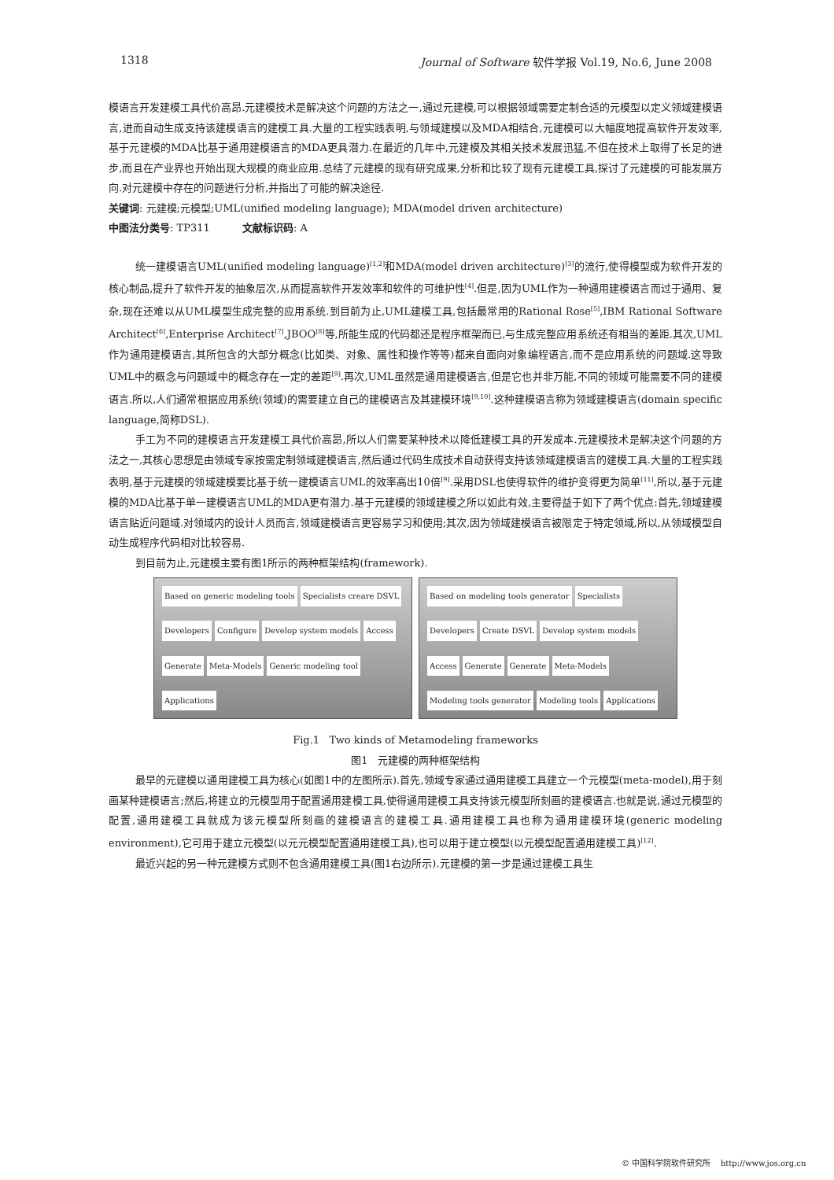1318 Journal of Software 软件学报 Vol.19, No.6, June 2008
模语言开发建模工具代价高昂.元建模技术是解决这个问题的方法之一,通过元建模,可以根据领域需要定制合适的元模型以定义领域建模语言,进而自动生成支持该建模语言的建模工具.大量的工程实践表明,与领域建模以及MDA相结合,元建模可以大幅度地提高软件开发效率,基于元建模的MDA比基于通用建模语言的MDA更具潜力.在最近的几年中,元建模及其相关技术发展迅猛,不但在技术上取得了长足的进步,而且在产业界也开始出现大规模的商业应用.总结了元建模的现有研究成果,分析和比较了现有元建模工具,探讨了元建模的可能发展方向.对元建模中存在的问题进行分析,并指出了可能的解决途径.
关键词: 元建模;元模型;UML(unified modeling language); MDA(model driven architecture)
中图法分类号: TP311 文献标识码: A
统一建模语言UML(unified modeling language)<sup>[1,2]</sup>和MDA(model driven architecture)<sup>[3]</sup>的流行,使得模型成为软件开发的核心制品,提升了软件开发的抽象层次,从而提高软件开发效率和软件的可维护性<sup>[4]</sup>.但是,因为UML作为一种通用建模语言而过于通用、复杂,现在还难以从UML模型生成完整的应用系统.到目前为止,UML建模工具,包括最常用的Rational Rose<sup>[5]</sup>,IBM Rational Software Architect<sup>[6]</sup>,Enterprise Architect<sup>[7]</sup>,JBOO<sup>[8]</sup>等,所能生成的代码都还是程序框架而已,与生成完整应用系统还有相当的差距.其次,UML作为通用建模语言,其所包含的大部分概念(比如类、对象、属性和操作等等)都来自面向对象编程语言,而不是应用系统的问题域.这导致UML中的概念与问题域中的概念存在一定的差距<sup>[9]</sup>.再次,UML虽然是通用建模语言,但是它也并非万能,不同的领域可能需要不同的建模语言.所以,人们通常根据应用系统(领域)的需要建立自己的建模语言及其建模环境<sup>[9,10]</sup>.这种建模语言称为领域建模语言(domain specific language,简称DSL).
手工为不同的建模语言开发建模工具代价高昂,所以人们需要某种技术以降低建模工具的开发成本.元建模技术是解决这个问题的方法之一,其核心思想是由领域专家按需定制领域建模语言,然后通过代码生成技术自动获得支持该领域建模语言的建模工具.大量的工程实践表明,基于元建模的领域建模要比基于统一建模语言UML的效率高出10倍<sup>[9]</sup>.采用DSL也使得软件的维护变得更为简单<sup>[11]</sup>,所以,基于元建模的MDA比基于单一建模语言UML的MDA更有潜力.基于元建模的领域建模之所以如此有效,主要得益于如下了两个优点:首先,领域建模语言贴近问题域.对领域内的设计人员而言,领域建模语言更容易学习和使用;其次,因为领域建模语言被限定于特定领域,所以,从领域模型自动生成程序代码相对比较容易.
到目前为止,元建模主要有图1所示的两种框架结构(framework).
Based on generic modeling tools Specialists creare DSVL Developers Configure Develop system models Access Generate Meta-Models Generic modeling tool Applications
Based on modeling tools generator Specialists Developers Create DSVL Develop system models Access Generate Generate Meta-Models Modeling tools generator Modeling tools Applications
Fig.1 Two kinds of Metamodeling frameworks
图1 元建模的两种框架结构
最早的元建模以通用建模工具为核心(如图1中的左图所示).首先,领域专家通过通用建模工具建立一个元模型(meta-model),用于刻画某种建模语言;然后,将建立的元模型用于配置通用建模工具,使得通用建模工具支持该元模型所刻画的建模语言.也就是说,通过元模型的配置,通用建模工具就成为该元模型所刻画的建模语言的建模工具.通用建模工具也称为通用建模环境(generic modeling environment),它可用于建立元模型(以元元模型配置通用建模工具),也可以用于建立模型(以元模型配置通用建模工具)<sup>[12]</sup>.
最近兴起的另一种元建模方式则不包含通用建模工具(图1右边所示).元建模的第一步是通过建模工具生
© 中国科学院软件研究所 http://www.jos.org.cn